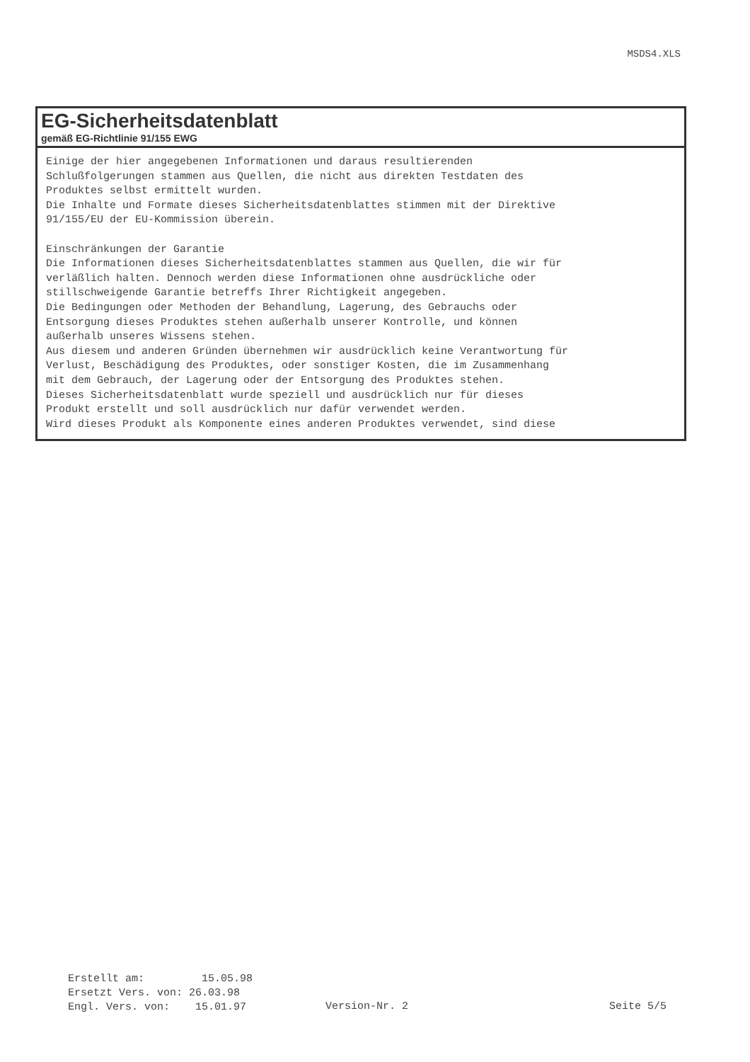MSDS4.XLS
EG-Sicherheitsdatenblatt
gemäß EG-Richtlinie 91/155 EWG
Einige der hier angegebenen Informationen und daraus resultierenden
Schlußfolgerungen stammen aus Quellen, die nicht aus direkten Testdaten des
Produktes selbst ermittelt wurden.
Die Inhalte und Formate dieses Sicherheitsdatenblattes stimmen mit der Direktive
91/155/EU der EU-Kommission überein.

Einschränkungen der Garantie
Die Informationen dieses Sicherheitsdatenblattes stammen aus Quellen, die wir für
verläßlich halten. Dennoch werden diese Informationen ohne ausdrückliche oder
stillschweigende Garantie betreffs Ihrer Richtigkeit angegeben.
Die Bedingungen oder Methoden der Behandlung, Lagerung, des Gebrauchs oder
Entsorgung dieses Produktes stehen außerhalb unserer Kontrolle, und können
außerhalb unseres Wissens stehen.
Aus diesem und anderen Gründen übernehmen wir ausdrücklich keine Verantwortung für
Verlust, Beschädigung des Produktes, oder sonstiger Kosten, die im Zusammenhang
mit dem Gebrauch, der Lagerung oder der Entsorgung des Produktes stehen.
Dieses Sicherheitsdatenblatt wurde speziell und ausdrücklich nur für dieses
Produkt erstellt und soll ausdrücklich nur dafür verwendet werden.
Wird dieses Produkt als Komponente eines anderen Produktes verwendet, sind diese
Erstellt am: 15.05.98 Ersetzt Vers. von: 26.03.98 Engl. Vers. von: 15.01.97
Version-Nr. 2 Seite 5/5